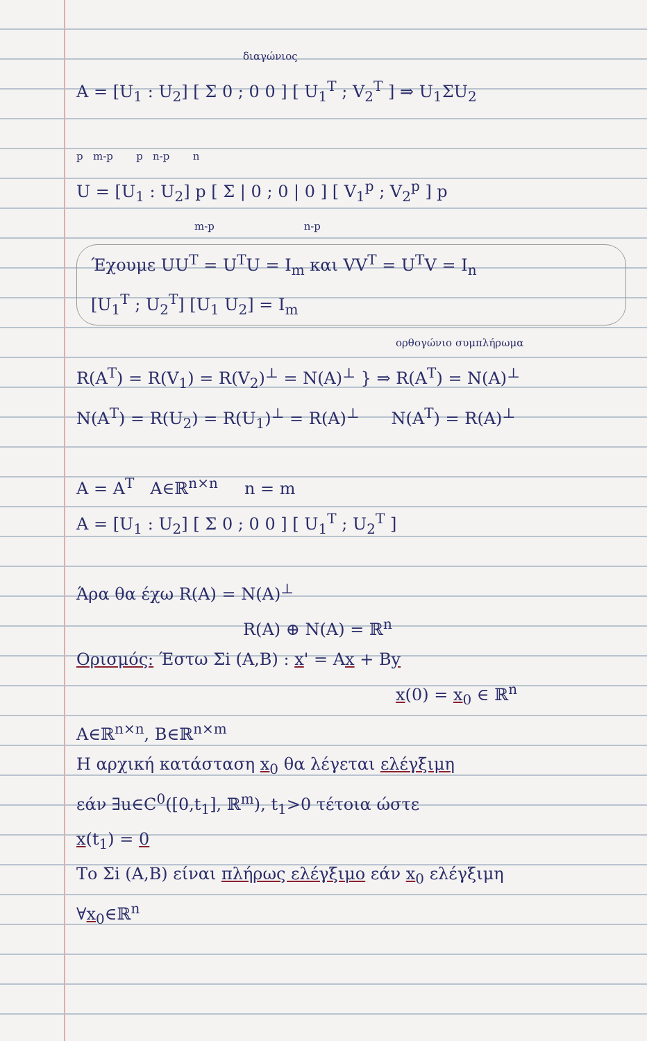διαγώνιος
A = [U<sub>1</sub> : U<sub>2</sub>] [ Σ 0 ; 0 0 ] [ U<sub>1</sub><sup>T</sup> ; V<sub>2</sub><sup>T</sup> ] ⇒ U<sub>1</sub>ΣU<sub>2</sub>
p m-p p n-p n
U = [U<sub>1</sub> : U<sub>2</sub>] p [ Σ | 0 ; 0 | 0 ] [ V<sub>1</sub><sup>p</sup> ; V<sub>2</sub><sup>p</sup> ] p
m-p n-p
Έχουμε UU<sup>T</sup> = U<sup>T</sup>U = I<sub>m</sub> και VV<sup>T</sup> = U<sup>T</sup>V = I<sub>n</sub>
[U<sub>1</sub><sup>T</sup> ; U<sub>2</sub><sup>T</sup>] [U<sub>1</sub> U<sub>2</sub>] = I<sub>m</sub>
ορθογώνιο συμπλήρωμα
R(A<sup>T</sup>) = R(V<sub>1</sub>) = R(V<sub>2</sub>)<sup>⊥</sup> = N(A)<sup>⊥</sup> } ⇒ R(A<sup>T</sup>) = N(A)<sup>⊥</sup>
N(A<sup>T</sup>) = R(U<sub>2</sub>) = R(U<sub>1</sub>)<sup>⊥</sup> = R(A)<sup>⊥</sup> N(A<sup>T</sup>) = R(A)<sup>⊥</sup>
A = A<sup>T</sup> A∈ℝ<sup>n×n</sup> n = m
A = [U<sub>1</sub> : U<sub>2</sub>] [ Σ 0 ; 0 0 ] [ U<sub>1</sub><sup>T</sup> ; U<sub>2</sub><sup>T</sup> ]
Άρα θα έχω R(A) = N(A)<sup>⊥</sup>
R(A) ⊕ N(A) = ℝ<sup>n</sup>
Ορισμός: Έστω Σi (A,B) : x' = Ax + By
x(0) = x<sub>0</sub> ∈ ℝ<sup>n</sup>
A∈ℝ<sup>n×n</sup>, B∈ℝ<sup>n×m</sup>
Η αρχική κατάσταση x<sub>0</sub> θα λέγεται ελέγξιμη
εάν ∃u∈C<sup>0</sup>([0,t<sub>1</sub>], ℝ<sup>m</sup>), t<sub>1</sub>>0 τέτοια ώστε
x(t<sub>1</sub>) = 0
Το Σi (A,B) είναι πλήρως ελέγξιμο εάν x<sub>0</sub> ελέγξιμη
∀x<sub>0</sub>∈ℝ<sup>n</sup>